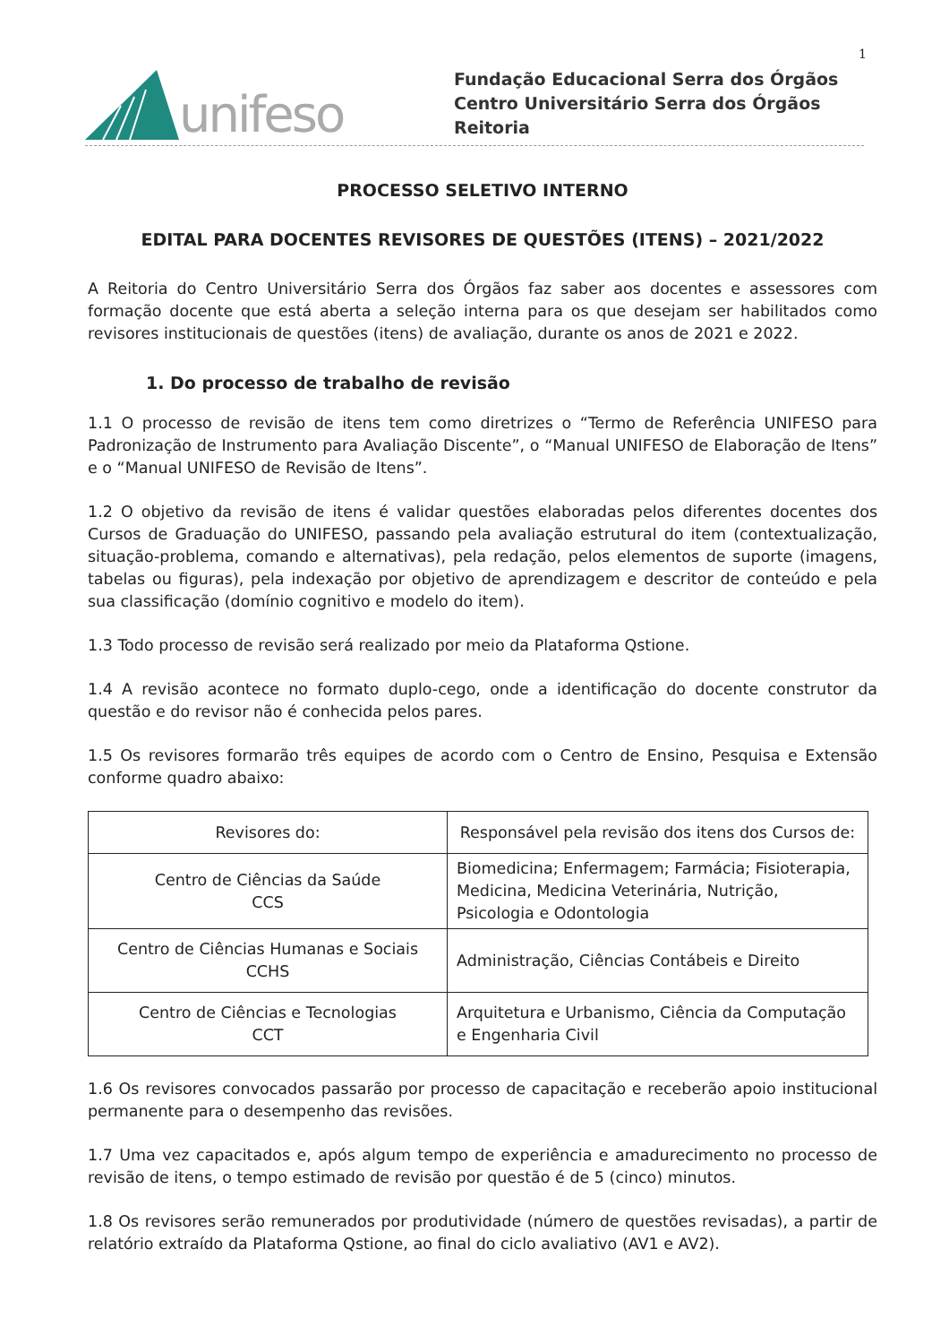1
unifeso
Fundação Educacional Serra dos Órgãos
Centro Universitário Serra dos Órgãos
Reitoria
PROCESSO SELETIVO INTERNO
EDITAL PARA DOCENTES REVISORES DE QUESTÕES (ITENS) – 2021/2022
A Reitoria do Centro Universitário Serra dos Órgãos faz saber aos docentes e assessores com formação docente que está aberta a seleção interna para os que desejam ser habilitados como revisores institucionais de questões (itens) de avaliação, durante os anos de 2021 e 2022.
1. Do processo de trabalho de revisão
1.1 O processo de revisão de itens tem como diretrizes o “Termo de Referência UNIFESO para Padronização de Instrumento para Avaliação Discente”, o “Manual UNIFESO de Elaboração de Itens” e o “Manual UNIFESO de Revisão de Itens”.
1.2 O objetivo da revisão de itens é validar questões elaboradas pelos diferentes docentes dos Cursos de Graduação do UNIFESO, passando pela avaliação estrutural do item (contextualização, situação-problema, comando e alternativas), pela redação, pelos elementos de suporte (imagens, tabelas ou figuras), pela indexação por objetivo de aprendizagem e descritor de conteúdo e pela sua classificação (domínio cognitivo e modelo do item).
1.3 Todo processo de revisão será realizado por meio da Plataforma Qstione.
1.4 A revisão acontece no formato duplo-cego, onde a identificação do docente construtor da questão e do revisor não é conhecida pelos pares.
1.5 Os revisores formarão três equipes de acordo com o Centro de Ensino, Pesquisa e Extensão conforme quadro abaixo:
| Revisores do: | Responsável pela revisão dos itens dos Cursos de: |
| --- | --- |
| Centro de Ciências da Saúde CCS | Biomedicina; Enfermagem; Farmácia; Fisioterapia, Medicina, Medicina Veterinária, Nutrição, Psicologia e Odontologia |
| Centro de Ciências Humanas e Sociais CCHS | Administração, Ciências Contábeis e Direito |
| Centro de Ciências e Tecnologias CCT | Arquitetura e Urbanismo, Ciência da Computação e Engenharia Civil |
1.6 Os revisores convocados passarão por processo de capacitação e receberão apoio institucional permanente para o desempenho das revisões.
1.7 Uma vez capacitados e, após algum tempo de experiência e amadurecimento no processo de revisão de itens, o tempo estimado de revisão por questão é de 5 (cinco) minutos.
1.8 Os revisores serão remunerados por produtividade (número de questões revisadas), a partir de relatório extraído da Plataforma Qstione, ao final do ciclo avaliativo (AV1 e AV2).